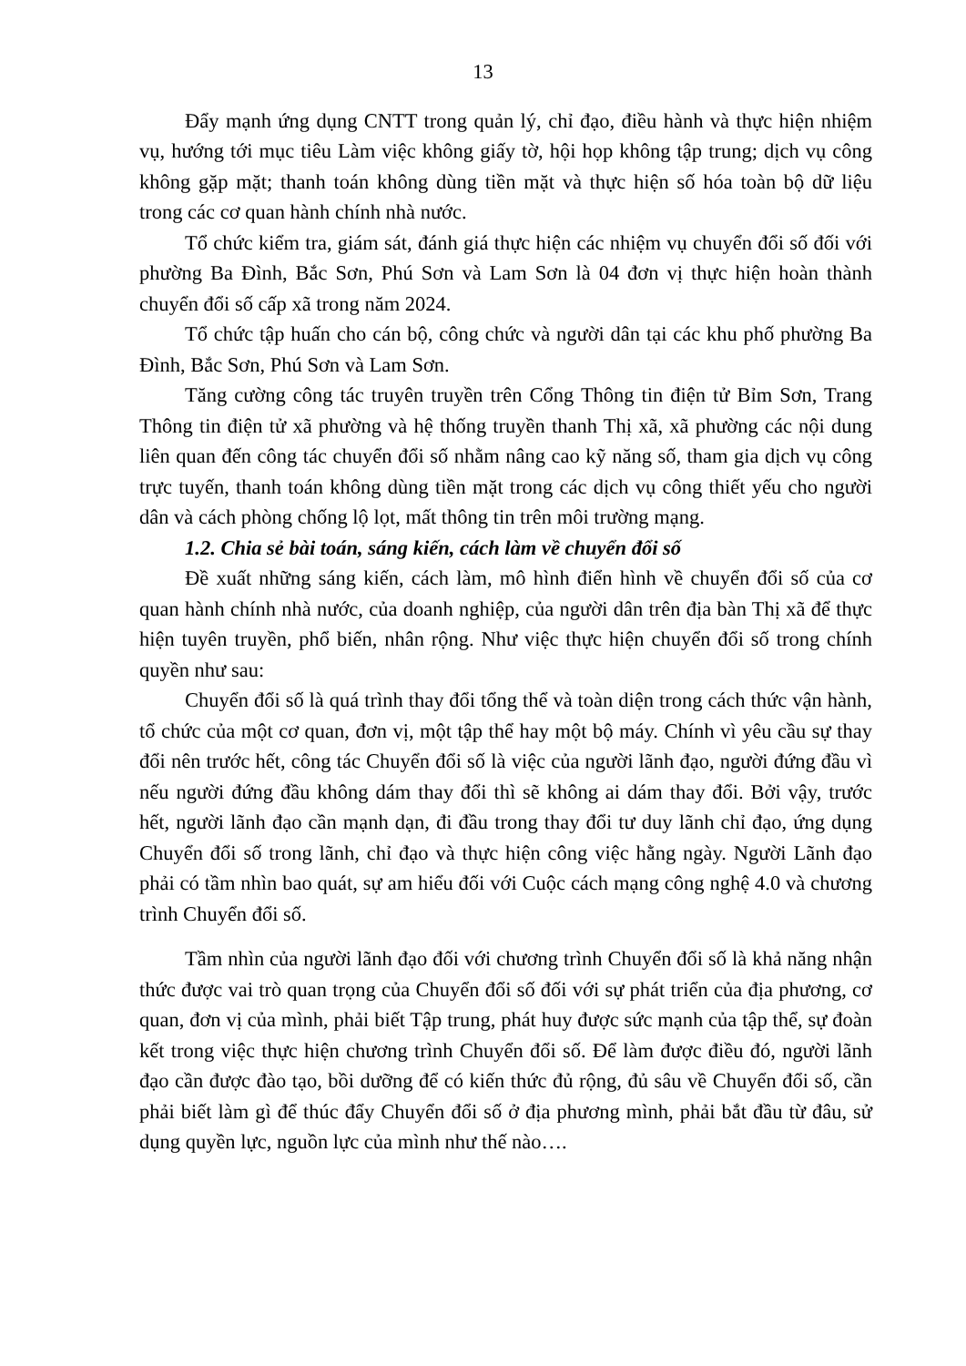13
Đẩy mạnh ứng dụng CNTT trong quản lý, chỉ đạo, điều hành và thực hiện nhiệm vụ, hướng tới mục tiêu Làm việc không giấy tờ, hội họp không tập trung; dịch vụ công không gặp mặt; thanh toán không dùng tiền mặt và thực hiện số hóa toàn bộ dữ liệu trong các cơ quan hành chính nhà nước.
Tổ chức kiểm tra, giám sát, đánh giá thực hiện các nhiệm vụ chuyển đổi số đối với phường Ba Đình, Bắc Sơn, Phú Sơn và Lam Sơn là 04 đơn vị thực hiện hoàn thành chuyển đổi số cấp xã trong năm 2024.
Tổ chức tập huấn cho cán bộ, công chức và người dân tại các khu phố phường Ba Đình, Bắc Sơn, Phú Sơn và Lam Sơn.
Tăng cường công tác truyên truyền trên Cổng Thông tin điện tử Bỉm Sơn, Trang Thông tin điện tử xã phường và hệ thống truyền thanh Thị xã, xã phường các nội dung liên quan đến công tác chuyển đổi số nhằm nâng cao kỹ năng số, tham gia dịch vụ công trực tuyến, thanh toán không dùng tiền mặt trong các dịch vụ công thiết yếu cho người dân và cách phòng chống lộ lọt, mất thông tin trên môi trường mạng.
1.2. Chia sẻ bài toán, sáng kiến, cách làm về chuyển đổi số
Đề xuất những sáng kiến, cách làm, mô hình điển hình về chuyển đổi số của cơ quan hành chính nhà nước, của doanh nghiệp, của người dân trên địa bàn Thị xã để thực hiện tuyên truyền, phổ biến, nhân rộng. Như việc thực hiện chuyển đổi số trong chính quyền như sau:
Chuyển đổi số là quá trình thay đổi tổng thể và toàn diện trong cách thức vận hành, tổ chức của một cơ quan, đơn vị, một tập thể hay một bộ máy. Chính vì yêu cầu sự thay đổi nên trước hết, công tác Chuyển đổi số là việc của người lãnh đạo, người đứng đầu vì nếu người đứng đầu không dám thay đổi thì sẽ không ai dám thay đổi. Bởi vậy, trước hết, người lãnh đạo cần mạnh dạn, đi đầu trong thay đổi tư duy lãnh chỉ đạo, ứng dụng Chuyển đổi số trong lãnh, chỉ đạo và thực hiện công việc hằng ngày. Người Lãnh đạo phải có tầm nhìn bao quát, sự am hiểu đối với Cuộc cách mạng công nghệ 4.0 và chương trình Chuyển đổi số.
Tầm nhìn của người lãnh đạo đối với chương trình Chuyển đổi số là khả năng nhận thức được vai trò quan trọng của Chuyển đổi số đối với sự phát triển của địa phương, cơ quan, đơn vị của mình, phải biết Tập trung, phát huy được sức mạnh của tập thể, sự đoàn kết trong việc thực hiện chương trình Chuyển đổi số. Để làm được điều đó, người lãnh đạo cần được đào tạo, bồi dưỡng để có kiến thức đủ rộng, đủ sâu về Chuyển đổi số, cần phải biết làm gì để thúc đẩy Chuyển đổi số ở địa phương mình, phải bắt đầu từ đâu, sử dụng quyền lực, nguồn lực của mình như thế nào….